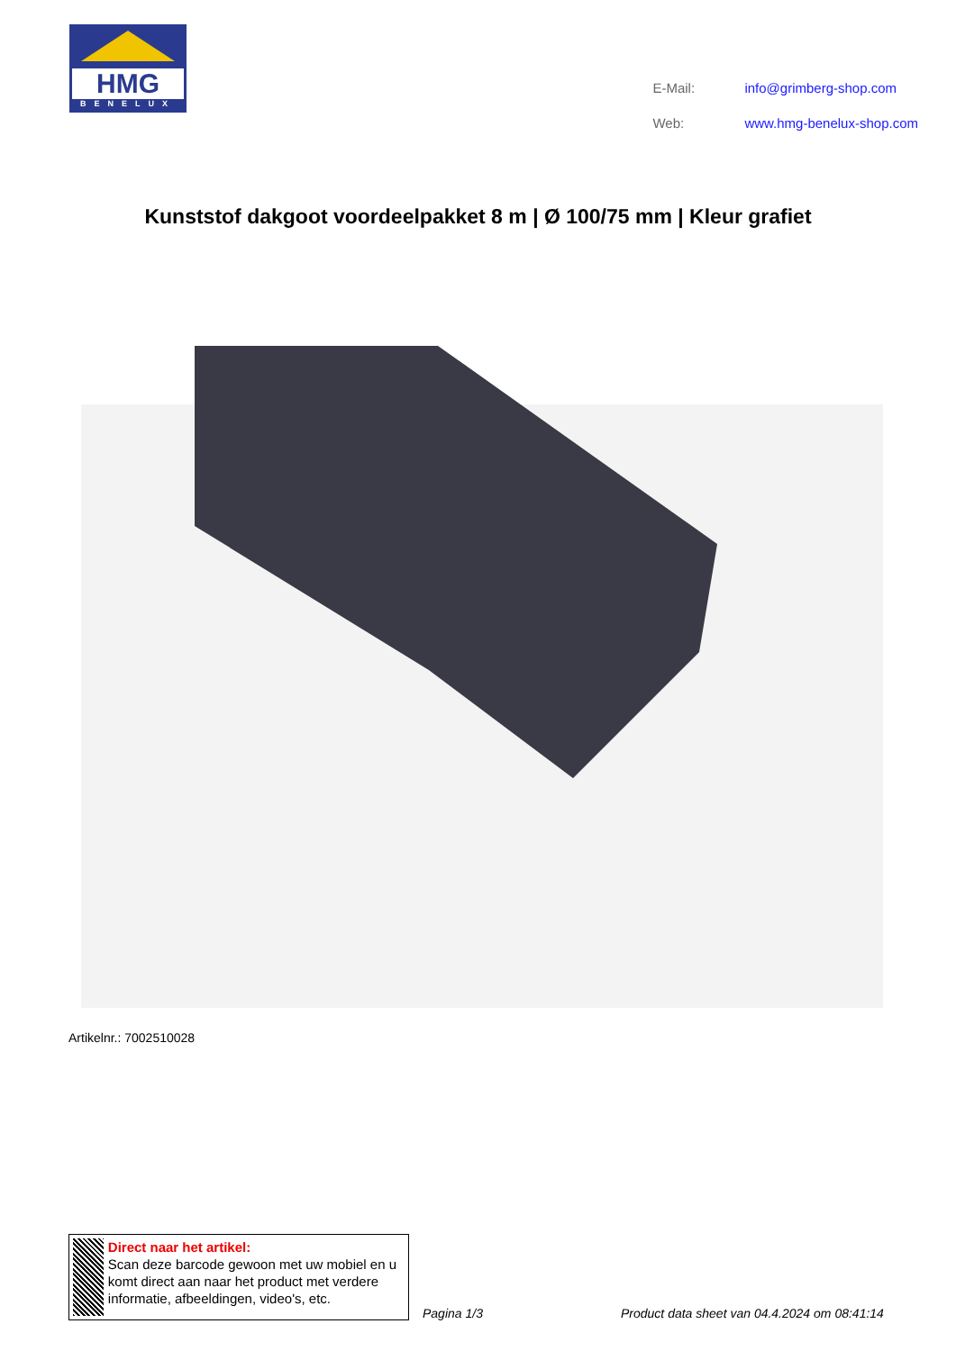HMG
BENELUX
| E-Mail: | info@grimberg-shop.com |
| Web: | www.hmg-benelux-shop.com |
Kunststof dakgoot voordeelpakket 8 m | Ø 100/75 mm | Kleur grafiet
Artikelnr.: 7002510028
Direct naar het artikel:
Scan deze barcode gewoon met uw mobiel en u komt direct aan naar het product met verdere informatie, afbeeldingen, video's, etc.
Pagina 1/3
Product data sheet van 04.4.2024 om 08:41:14